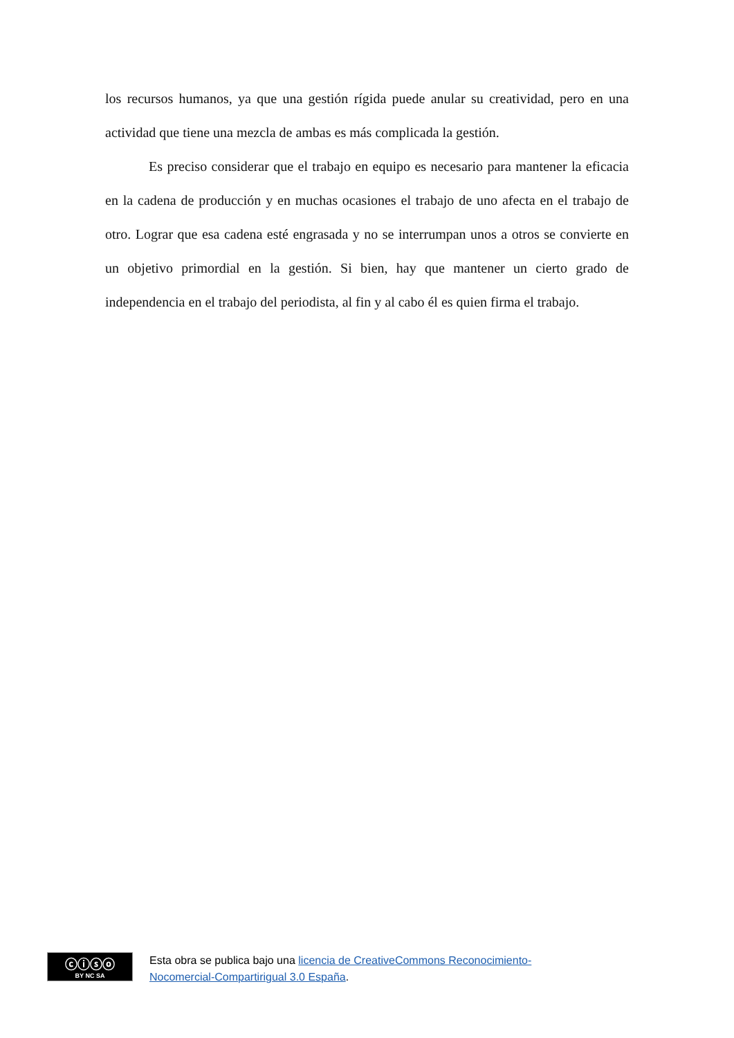los recursos humanos, ya que una gestión rígida puede anular su creatividad, pero en una actividad que tiene una mezcla de ambas es más complicada la gestión.
Es preciso considerar que el trabajo en equipo es necesario para mantener la eficacia en la cadena de producción y en muchas ocasiones el trabajo de uno afecta en el trabajo de otro. Lograr que esa cadena esté engrasada y no se interrumpan unos a otros se convierte en un objetivo primordial en la gestión. Si bien, hay que mantener un cierto grado de independencia en el trabajo del periodista, al fin y al cabo él es quien firma el trabajo.
ⓒⓘⓢⓞ
BY NC SA
Esta obra se publica bajo una licencia de CreativeCommons Reconocimiento-
Nocomercial-Compartirigual 3.0 España.